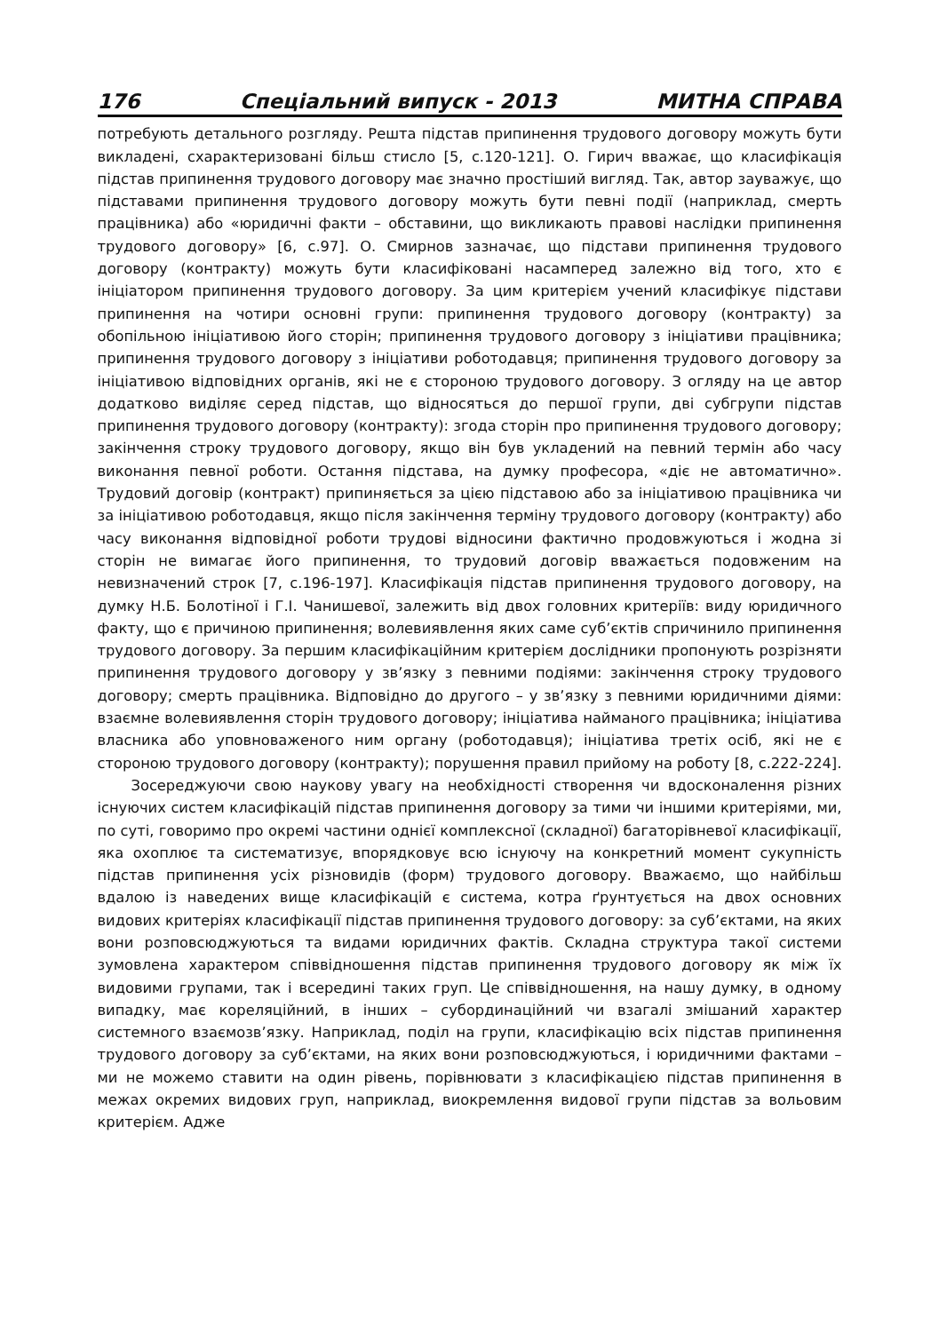176 Спеціальний випуск - 2013 МИТНА СПРАВА
потребують детального розгляду. Решта підстав припинення трудового договору можуть бути викладені, схарактеризовані більш стисло [5, с.120-121]. О. Гирич вважає, що класифікація підстав припинення трудового договору має значно простіший вигляд. Так, автор зауважує, що підставами припинення трудового договору можуть бути певні події (наприклад, смерть працівника) або «юридичні факти – обставини, що викликають правові наслідки припинення трудового договору» [6, с.97]. О. Смирнов зазначає, що підстави припинення трудового договору (контракту) можуть бути класифіковані насамперед залежно від того, хто є ініціатором припинення трудового договору. За цим критерієм учений класифікує підстави припинення на чотири основні групи: припинення трудового договору (контракту) за обопільною ініціативою його сторін; припинення трудового договору з ініціативи працівника; припинення трудового договору з ініціативи роботодавця; припинення трудового договору за ініціативою відповідних органів, які не є стороною трудового договору. З огляду на це автор додатково виділяє серед підстав, що відносяться до першої групи, дві субгрупи підстав припинення трудового договору (контракту): згода сторін про припинення трудового договору; закінчення строку трудового договору, якщо він був укладений на певний термін або часу виконання певної роботи. Остання підстава, на думку професора, «діє не автоматично». Трудовий договір (контракт) припиняється за цією підставою або за ініціативою працівника чи за ініціативою роботодавця, якщо після закінчення терміну трудового договору (контракту) або часу виконання відповідної роботи трудові відносини фактично продовжуються і жодна зі сторін не вимагає його припинення, то трудовий договір вважається подовженим на невизначений строк [7, с.196-197]. Класифікація підстав припинення трудового договору, на думку Н.Б. Болотіної і Г.І. Чанишевої, залежить від двох головних критеріїв: виду юридичного факту, що є причиною припинення; волевиявлення яких саме суб’єктів спричинило припинення трудового договору. За першим класифікаційним критерієм дослідники пропонують розрізняти припинення трудового договору у зв’язку з певними подіями: закінчення строку трудового договору; смерть працівника. Відповідно до другого – у зв’язку з певними юридичними діями: взаємне волевиявлення сторін трудового договору; ініціатива найманого працівника; ініціатива власника або уповноваженого ним органу (роботодавця); ініціатива третіх осіб, які не є стороною трудового договору (контракту); порушення правил прийому на роботу [8, с.222-224].
Зосереджуючи свою наукову увагу на необхідності створення чи вдосконалення різних існуючих систем класифікацій підстав припинення договору за тими чи іншими критеріями, ми, по суті, говоримо про окремі частини однієї комплексної (складної) багаторівневої класифікації, яка охоплює та систематизує, впорядковує всю існуючу на конкретний момент сукупність підстав припинення усіх різновидів (форм) трудового договору. Вважаємо, що найбільш вдалою із наведених вище класифікацій є система, котра ґрунтується на двох основних видових критеріях класифікації підстав припинення трудового договору: за суб’єктами, на яких вони розповсюджуються та видами юридичних фактів. Складна структура такої системи зумовлена характером співвідношення підстав припинення трудового договору як між їх видовими групами, так і всередині таких груп. Це співвідношення, на нашу думку, в одному випадку, має кореляційний, в інших – субординаційний чи взагалі змішаний характер системного взаємозв’язку. Наприклад, поділ на групи, класифікацію всіх підстав припинення трудового договору за суб’єктами, на яких вони розповсюджуються, і юридичними фактами – ми не можемо ставити на один рівень, порівнювати з класифікацією підстав припинення в межах окремих видових груп, наприклад, виокремлення видової групи підстав за вольовим критерієм. Адже